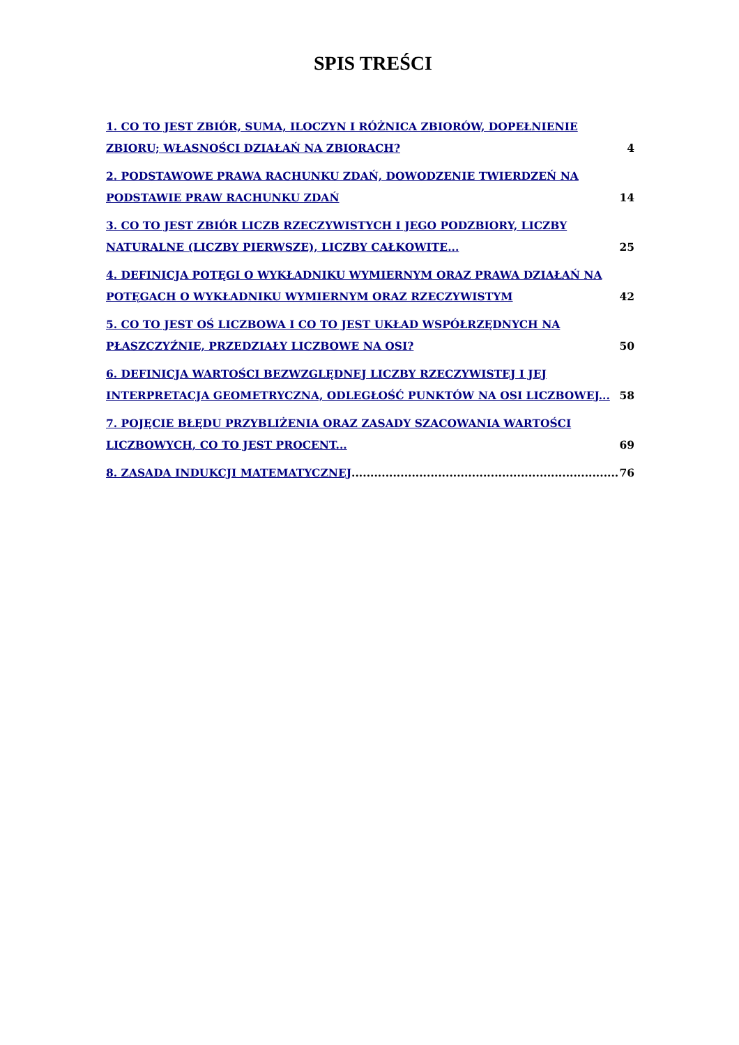SPIS TREŚCI
1. CO TO JEST ZBIÓR, SUMA, ILOCZYN I RÓŻNICA ZBIORÓW, DOPEŁNIENIE ZBIORU; WŁASNOŚCI DZIAŁAŃ NA ZBIORACH?
4
2. PODSTAWOWE PRAWA RACHUNKU ZDAŃ, DOWODZENIE TWIERDZEŃ NA PODSTAWIE PRAW RACHUNKU ZDAŃ
14
3. CO TO JEST ZBIÓR LICZB RZECZYWISTYCH I JEGO PODZBIORY, LICZBY NATURALNE (LICZBY PIERWSZE), LICZBY CAŁKOWITE...
25
4. DEFINICJA POTĘGI O WYKŁADNIKU WYMIERNYM ORAZ PRAWA DZIAŁAŃ NA POTĘGACH O WYKŁADNIKU WYMIERNYM ORAZ RZECZYWISTYM
42
5. CO TO JEST OŚ LICZBOWA I CO TO JEST UKŁAD WSPÓŁRZĘDNYCH NA PŁASZCZYŹNIE, PRZEDZIAŁY LICZBOWE NA OSI?
50
6. DEFINICJA WARTOŚCI BEZWZGLĘDNEJ LICZBY RZECZYWISTEJ I JEJ INTERPRETACJA GEOMETRYCZNA, ODLEGŁOŚĆ PUNKTÓW NA OSI LICZBOWEJ...
58
7. POJĘCIE BŁĘDU PRZYBLIŻENIA ORAZ ZASADY SZACOWANIA WARTOŚCI LICZBOWYCH, CO TO JEST PROCENT...
69
8. ZASADA INDUKCJI MATEMATYCZNEJ
76